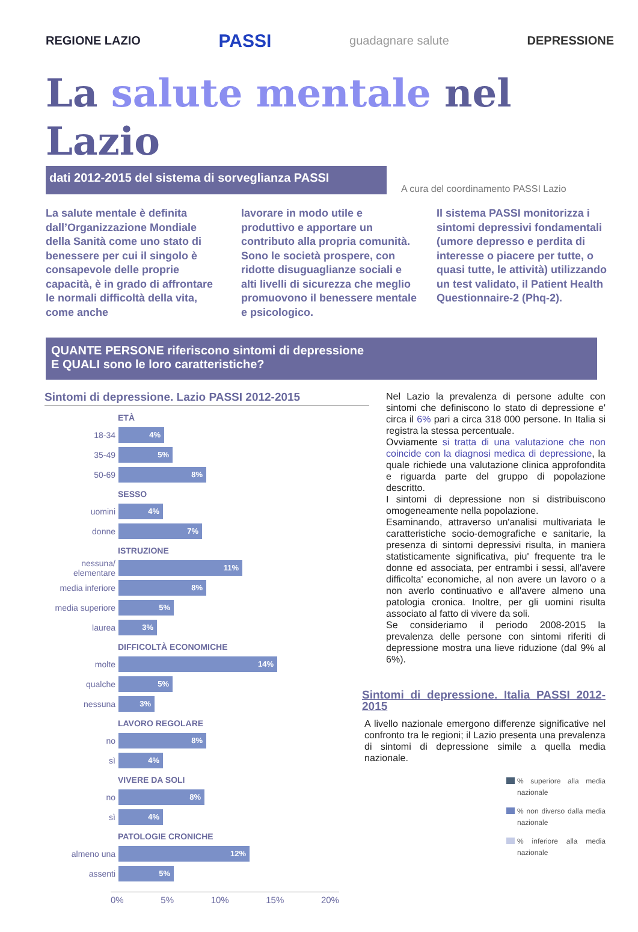REGIONE LAZIO PASSI guadagnare salute DEPRESSIONE
La salute mentale nel Lazio
dati 2012-2015 del sistema di sorveglianza PASSI
A cura del coordinamento PASSI Lazio
La salute mentale è definita dall’Organizzazione Mondiale della Sanità come uno stato di benessere per cui il singolo è consapevole delle proprie capacità, è in grado di affrontare le normali difficoltà della vita, come anche
lavorare in modo utile e produttivo e apportare un contributo alla propria comunità.
Sono le società prospere, con ridotte disuguaglianze sociali e alti livelli di sicurezza che meglio promuovono il benessere mentale e psicologico.
Il sistema PASSI monitorizza i sintomi depressivi fondamentali (umore depresso e perdita di interesse o piacere per tutte, o quasi tutte, le attività) utilizzando un test validato, il Patient Health Questionnaire-2 (Phq-2).
QUANTE PERSONE riferiscono sintomi di depressione
E QUALI sono le loro caratteristiche?
Sintomi di depressione. Lazio PASSI 2012-2015
ETÀ
18-34
4%
35-49
5%
50-69
8%
SESSO
uomini
4%
donne
7%
ISTRUZIONE
nessuna/ elementare
11%
media inferiore
8%
media superiore
5%
laurea
3%
DIFFICOLTÀ ECONOMICHE
molte
14%
qualche
5%
nessuna
3%
LAVORO REGOLARE
no
8%
sì
4%
VIVERE DA SOLI
no
8%
sì
4%
PATOLOGIE CRONICHE
almeno una
12%
assenti
5%
0% 5% 10% 15% 20%
Nel Lazio la prevalenza di persone adulte con sintomi che definiscono lo stato di depressione e' circa il 6% pari a circa 318 000 persone. In Italia si registra la stessa percentuale.
Ovviamente si tratta di una valutazione che non coincide con la diagnosi medica di depressione, la quale richiede una valutazione clinica approfondita e riguarda parte del gruppo di popolazione descritto.
I sintomi di depressione non si distribuiscono omogeneamente nella popolazione.
Esaminando, attraverso un'analisi multivariata le caratteristiche socio-demografiche e sanitarie, la presenza di sintomi depressivi risulta, in maniera statisticamente significativa, piu' frequente tra le donne ed associata, per entrambi i sessi, all'avere difficolta' economiche, al non avere un lavoro o a non averlo continuativo e all'avere almeno una patologia cronica. Inoltre, per gli uomini risulta associato al fatto di vivere da soli.
Se consideriamo il periodo 2008-2015 la prevalenza delle persone con sintomi riferiti di depressione mostra una lieve riduzione (dal 9% al 6%).
Sintomi di depressione. Italia PASSI 2012-2015
A livello nazionale emergono differenze significative nel confronto tra le regioni; il Lazio presenta una prevalenza di sintomi di depressione simile a quella media nazionale.
% superiore alla media nazionale
% non diverso dalla media nazionale
% inferiore alla media nazionale